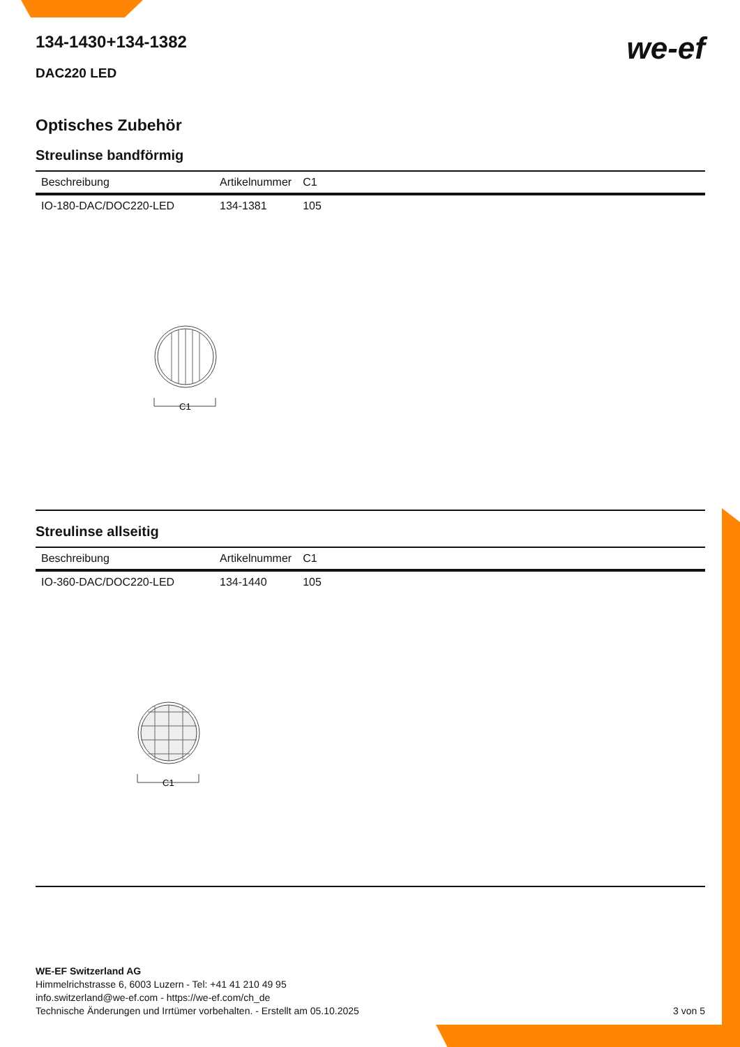we-ef
134-1430+134-1382
DAC220 LED
Optisches Zubehör
Streulinse bandförmig
| Beschreibung | Artikelnummer | C1 |
| --- | --- | --- |
| IO-180-DAC/DOC220-LED | 134-1381 | 105 |
C1
Streulinse allseitig
| Beschreibung | Artikelnummer | C1 |
| --- | --- | --- |
| IO-360-DAC/DOC220-LED | 134-1440 | 105 |
C1
WE-EF Switzerland AG
Himmelrichstrasse 6, 6003 Luzern - Tel: +41 41 210 49 95
info.switzerland@we-ef.com - https://we-ef.com/ch_de
Technische Änderungen und Irrtümer vorbehalten. - Erstellt am 05.10.2025 3 von 5